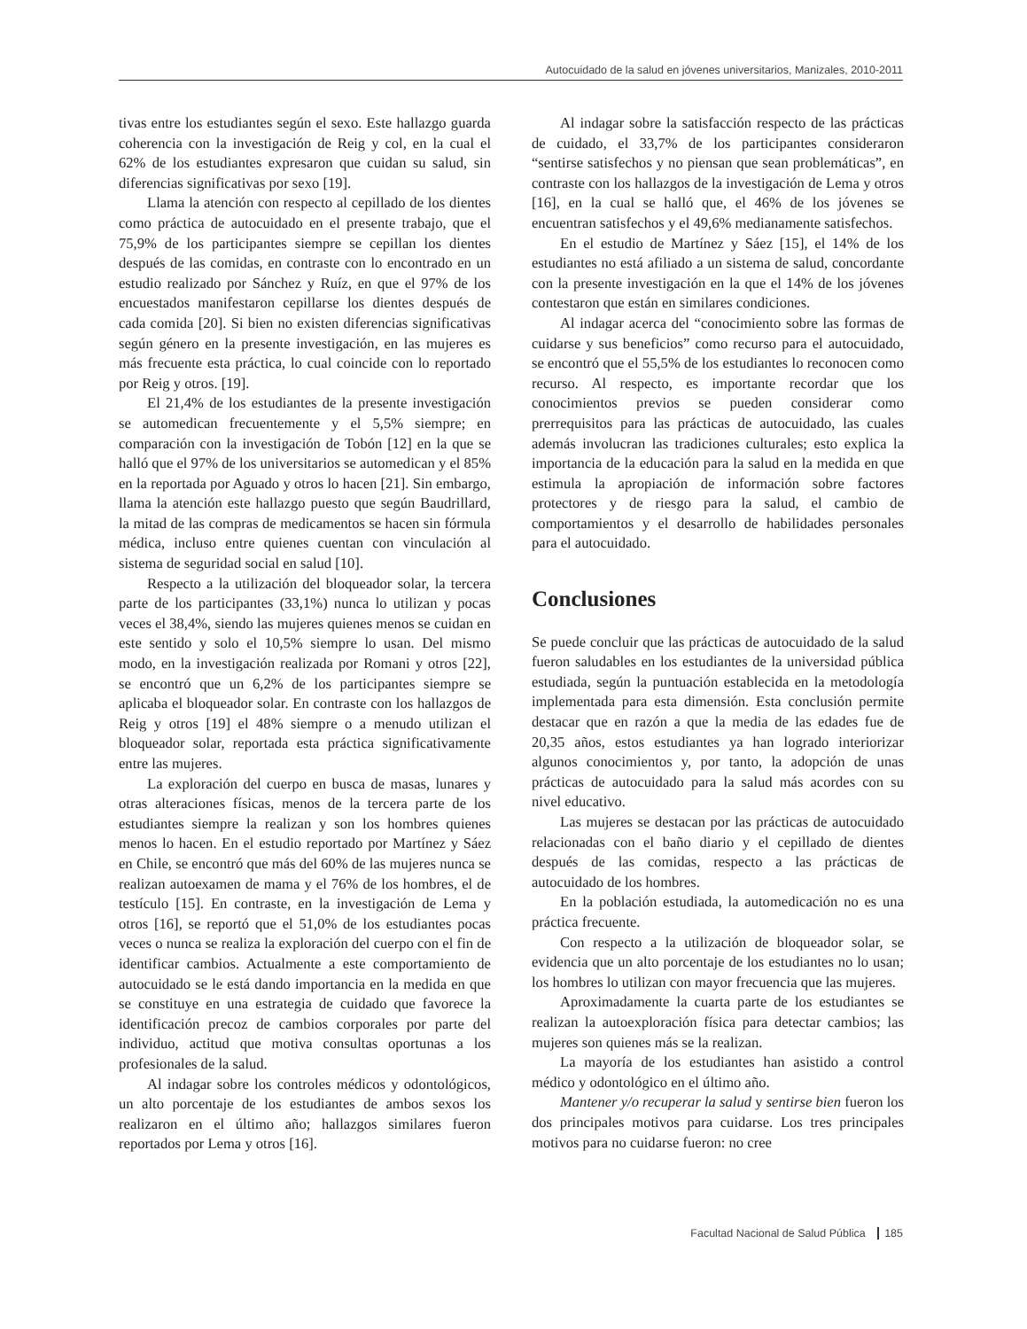Autocuidado de la salud en jóvenes universitarios, Manizales, 2010-2011
tivas entre los estudiantes según el sexo. Este hallazgo guarda coherencia con la investigación de Reig y col, en la cual el 62% de los estudiantes expresaron que cuidan su salud, sin diferencias significativas por sexo [19].
Llama la atención con respecto al cepillado de los dientes como práctica de autocuidado en el presente trabajo, que el 75,9% de los participantes siempre se cepillan los dientes después de las comidas, en contraste con lo encontrado en un estudio realizado por Sánchez y Ruíz, en que el 97% de los encuestados manifestaron cepillarse los dientes después de cada comida [20]. Si bien no existen diferencias significativas según género en la presente investigación, en las mujeres es más frecuente esta práctica, lo cual coincide con lo reportado por Reig y otros. [19].
El 21,4% de los estudiantes de la presente investigación se automedican frecuentemente y el 5,5% siempre; en comparación con la investigación de Tobón [12] en la que se halló que el 97% de los universitarios se automedican y el 85% en la reportada por Aguado y otros lo hacen [21]. Sin embargo, llama la atención este hallazgo puesto que según Baudrillard, la mitad de las compras de medicamentos se hacen sin fórmula médica, incluso entre quienes cuentan con vinculación al sistema de seguridad social en salud [10].
Respecto a la utilización del bloqueador solar, la tercera parte de los participantes (33,1%) nunca lo utilizan y pocas veces el 38,4%, siendo las mujeres quienes menos se cuidan en este sentido y solo el 10,5% siempre lo usan. Del mismo modo, en la investigación realizada por Romani y otros [22], se encontró que un 6,2% de los participantes siempre se aplicaba el bloqueador solar. En contraste con los hallazgos de Reig y otros [19] el 48% siempre o a menudo utilizan el bloqueador solar, reportada esta práctica significativamente entre las mujeres.
La exploración del cuerpo en busca de masas, lunares y otras alteraciones físicas, menos de la tercera parte de los estudiantes siempre la realizan y son los hombres quienes menos lo hacen. En el estudio reportado por Martínez y Sáez en Chile, se encontró que más del 60% de las mujeres nunca se realizan autoexamen de mama y el 76% de los hombres, el de testículo [15]. En contraste, en la investigación de Lema y otros [16], se reportó que el 51,0% de los estudiantes pocas veces o nunca se realiza la exploración del cuerpo con el fin de identificar cambios. Actualmente a este comportamiento de autocuidado se le está dando importancia en la medida en que se constituye en una estrategia de cuidado que favorece la identificación precoz de cambios corporales por parte del individuo, actitud que motiva consultas oportunas a los profesionales de la salud.
Al indagar sobre los controles médicos y odontológicos, un alto porcentaje de los estudiantes de ambos sexos los realizaron en el último año; hallazgos similares fueron reportados por Lema y otros [16].
Al indagar sobre la satisfacción respecto de las prácticas de cuidado, el 33,7% de los participantes consideraron “sentirse satisfechos y no piensan que sean problemáticas”, en contraste con los hallazgos de la investigación de Lema y otros [16], en la cual se halló que, el 46% de los jóvenes se encuentran satisfechos y el 49,6% medianamente satisfechos.
En el estudio de Martínez y Sáez [15], el 14% de los estudiantes no está afiliado a un sistema de salud, concordante con la presente investigación en la que el 14% de los jóvenes contestaron que están en similares condiciones.
Al indagar acerca del “conocimiento sobre las formas de cuidarse y sus beneficios” como recurso para el autocuidado, se encontró que el 55,5% de los estudiantes lo reconocen como recurso. Al respecto, es importante recordar que los conocimientos previos se pueden considerar como prerrequisitos para las prácticas de autocuidado, las cuales además involucran las tradiciones culturales; esto explica la importancia de la educación para la salud en la medida en que estimula la apropiación de información sobre factores protectores y de riesgo para la salud, el cambio de comportamientos y el desarrollo de habilidades personales para el autocuidado.
Conclusiones
Se puede concluir que las prácticas de autocuidado de la salud fueron saludables en los estudiantes de la universidad pública estudiada, según la puntuación establecida en la metodología implementada para esta dimensión. Esta conclusión permite destacar que en razón a que la media de las edades fue de 20,35 años, estos estudiantes ya han logrado interiorizar algunos conocimientos y, por tanto, la adopción de unas prácticas de autocuidado para la salud más acordes con su nivel educativo.
Las mujeres se destacan por las prácticas de autocuidado relacionadas con el baño diario y el cepillado de dientes después de las comidas, respecto a las prácticas de autocuidado de los hombres.
En la población estudiada, la automedicación no es una práctica frecuente.
Con respecto a la utilización de bloqueador solar, se evidencia que un alto porcentaje de los estudiantes no lo usan; los hombres lo utilizan con mayor frecuencia que las mujeres.
Aproximadamente la cuarta parte de los estudiantes se realizan la autoexploración física para detectar cambios; las mujeres son quienes más se la realizan.
La mayoría de los estudiantes han asistido a control médico y odontológico en el último año.
Mantener y/o recuperar la salud y sentirse bien fueron los dos principales motivos para cuidarse. Los tres principales motivos para no cuidarse fueron: no cree
Facultad Nacional de Salud Pública 185